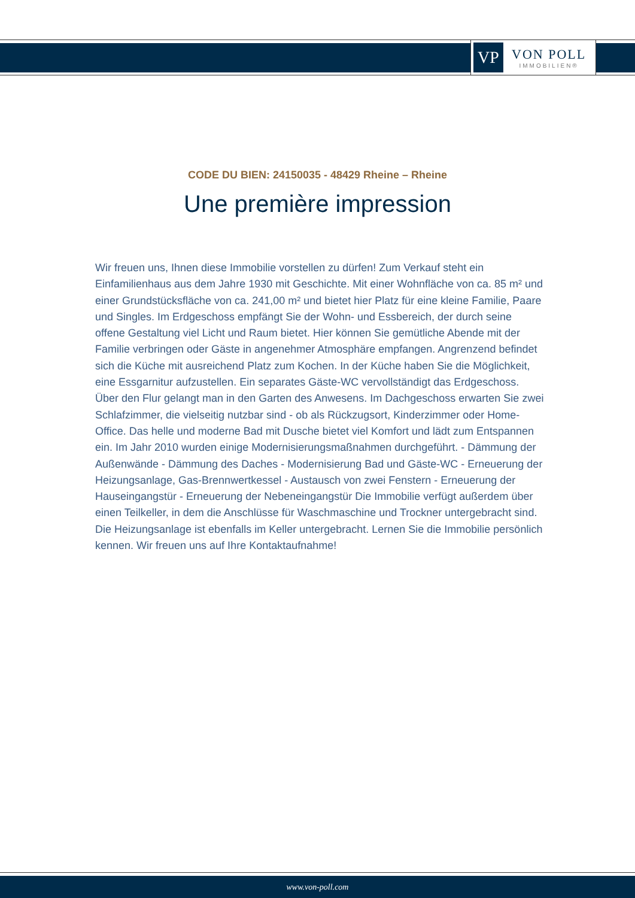VP
VON POLL
IMMOBILIEN®
CODE DU BIEN: 24150035 - 48429 Rheine – Rheine
Une première impression
Wir freuen uns, Ihnen diese Immobilie vorstellen zu dürfen! Zum Verkauf steht ein Einfamilienhaus aus dem Jahre 1930 mit Geschichte. Mit einer Wohnfläche von ca. 85 m² und einer Grundstücksfläche von ca. 241,00 m² und bietet hier Platz für eine kleine Familie, Paare und Singles. Im Erdgeschoss empfängt Sie der Wohn- und Essbereich, der durch seine offene Gestaltung viel Licht und Raum bietet. Hier können Sie gemütliche Abende mit der Familie verbringen oder Gäste in angenehmer Atmosphäre empfangen. Angrenzend befindet sich die Küche mit ausreichend Platz zum Kochen. In der Küche haben Sie die Möglichkeit, eine Essgarnitur aufzustellen. Ein separates Gäste-WC vervollständigt das Erdgeschoss. Über den Flur gelangt man in den Garten des Anwesens. Im Dachgeschoss erwarten Sie zwei Schlafzimmer, die vielseitig nutzbar sind - ob als Rückzugsort, Kinderzimmer oder Home-Office. Das helle und moderne Bad mit Dusche bietet viel Komfort und lädt zum Entspannen ein. Im Jahr 2010 wurden einige Modernisierungsmaßnahmen durchgeführt. - Dämmung der Außenwände - Dämmung des Daches - Modernisierung Bad und Gäste-WC - Erneuerung der Heizungsanlage, Gas-Brennwertkessel - Austausch von zwei Fenstern - Erneuerung der Hauseingangstür - Erneuerung der Nebeneingangstür Die Immobilie verfügt außerdem über einen Teilkeller, in dem die Anschlüsse für Waschmaschine und Trockner untergebracht sind. Die Heizungsanlage ist ebenfalls im Keller untergebracht. Lernen Sie die Immobilie persönlich kennen. Wir freuen uns auf Ihre Kontaktaufnahme!
www.von-poll.com